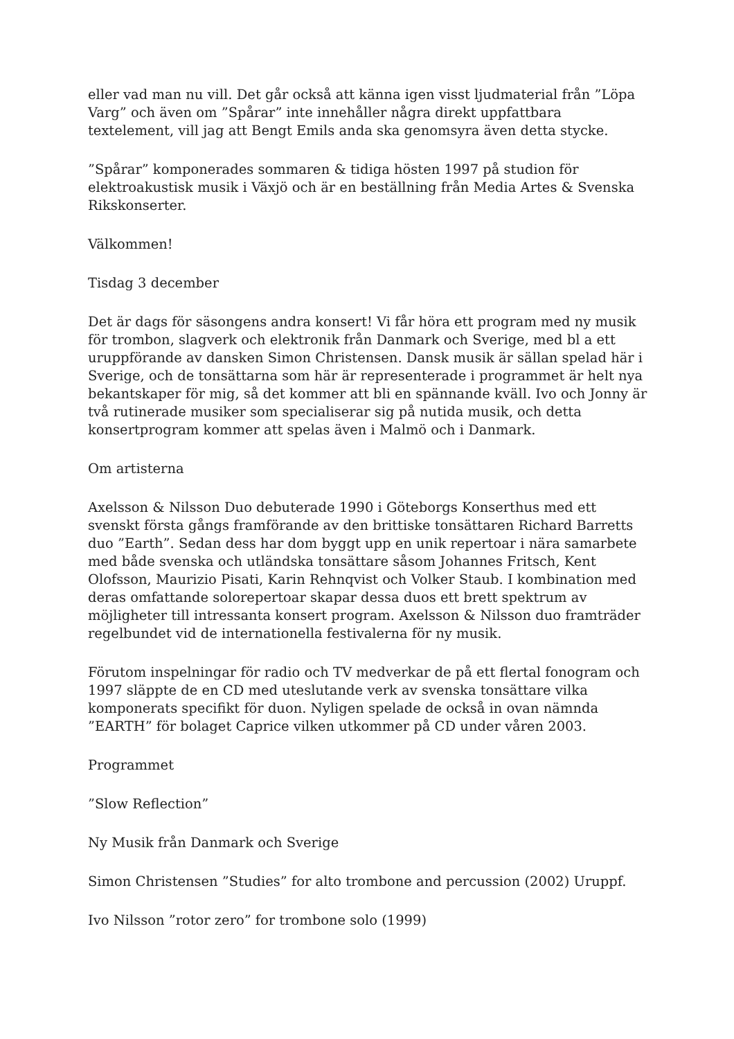eller vad man nu vill. Det går också att känna igen visst ljudmaterial från ”Löpa Varg” och även om ”Spårar” inte innehåller några direkt uppfattbara textelement, vill jag att Bengt Emils anda ska genomsyra även detta stycke.
”Spårar” komponerades sommaren & tidiga hösten 1997 på studion för elektroakustisk musik i Växjö och är en beställning från Media Artes & Svenska Rikskonserter.
Välkommen!
Tisdag 3 december
Det är dags för säsongens andra konsert! Vi får höra ett program med ny musik för trombon, slagverk och elektronik från Danmark och Sverige, med bl a ett uruppförande av dansken Simon Christensen. Dansk musik är sällan spelad här i Sverige, och de tonsättarna som här är representerade i programmet är helt nya bekantskaper för mig, så det kommer att bli en spännande kväll. Ivo och Jonny är två rutinerade musiker som specialiserar sig på nutida musik, och detta konsertprogram kommer att spelas även i Malmö och i Danmark.
Om artisterna
Axelsson & Nilsson Duo debuterade 1990 i Göteborgs Konserthus med ett svenskt första gångs framförande av den brittiske tonsättaren Richard Barretts duo ”Earth”. Sedan dess har dom byggt upp en unik repertoar i nära samarbete med både svenska och utländska tonsättare såsom Johannes Fritsch, Kent Olofsson, Maurizio Pisati, Karin Rehnqvist och Volker Staub. I kombination med deras omfattande solorepertoar skapar dessa duos ett brett spektrum av möjligheter till intressanta konsert program. Axelsson & Nilsson duo framträder regelbundet vid de internationella festivalerna för ny musik.
Förutom inspelningar för radio och TV medverkar de på ett flertal fonogram och 1997 släppte de en CD med uteslutande verk av svenska tonsättare vilka komponerats specifikt för duon. Nyligen spelade de också in ovan nämnda ”EARTH” för bolaget Caprice vilken utkommer på CD under våren 2003.
Programmet
”Slow Reflection”
Ny Musik från Danmark och Sverige
Simon Christensen ”Studies” for alto trombone and percussion (2002) Uruppf.
Ivo Nilsson ”rotor zero” for trombone solo (1999)